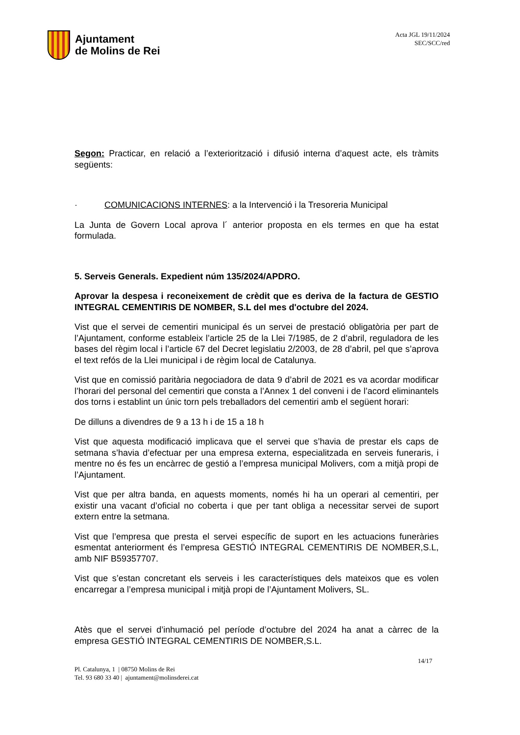Ajuntament
de Molins de Rei
Acta JGL 19/11/2024
SEC/SCC/red
Segon: Practicar, en relació a l’exteriorització i difusió interna d’aquest acte, els tràmits següents:
· COMUNICACIONS INTERNES: a la Intervenció i la Tresoreria Municipal
La Junta de Govern Local aprova l´ anterior proposta en els termes en que ha estat formulada.
5. Serveis Generals. Expedient núm 135/2024/APDRO.
Aprovar la despesa i reconeixement de crèdit que es deriva de la factura de GESTIO INTEGRAL CEMENTIRIS DE NOMBER, S.L del mes d'octubre del 2024.
Vist que el servei de cementiri municipal és un servei de prestació obligatòria per part de l’Ajuntament, conforme estableix l’article 25 de la Llei 7/1985, de 2 d’abril, reguladora de les bases del règim local i l’article 67 del Decret legislatiu 2/2003, de 28 d’abril, pel que s’aprova el text refós de la Llei municipal i de règim local de Catalunya.
Vist que en comissió paritària negociadora de data 9 d’abril de 2021 es va acordar modificar l’horari del personal del cementiri que consta a l’Annex 1 del conveni i de l’acord eliminantels dos torns i establint un únic torn pels treballadors del cementiri amb el següent horari:
De dilluns a divendres de 9 a 13 h i de 15 a 18 h
Vist que aquesta modificació implicava que el servei que s’havia de prestar els caps de setmana s’havia d’efectuar per una empresa externa, especialitzada en serveis funeraris, i mentre no és fes un encàrrec de gestió a l’empresa municipal Molivers, com a mitjà propi de l’Ajuntament.
Vist que per altra banda, en aquests moments, només hi ha un operari al cementiri, per existir una vacant d’oficial no coberta i que per tant obliga a necessitar servei de suport extern entre la setmana.
Vist que l’empresa que presta el servei específic de suport en les actuacions funeràries esmentat anteriorment és l’empresa GESTIÓ INTEGRAL CEMENTIRIS DE NOMBER,S.L, amb NIF B59357707.
Vist que s’estan concretant els serveis i les característiques dels mateixos que es volen encarregar a l’empresa municipal i mitjà propi de l’Ajuntament Molivers, SL.
Atès que el servei d’inhumació pel període d’octubre del 2024 ha anat a càrrec de la empresa GESTIÓ INTEGRAL CEMENTIRIS DE NOMBER,S.L.
14/17
Pl. Catalunya, 1 | 08750 Molins de Rei
Tel. 93 680 33 40 | ajuntament@molinsderei.cat